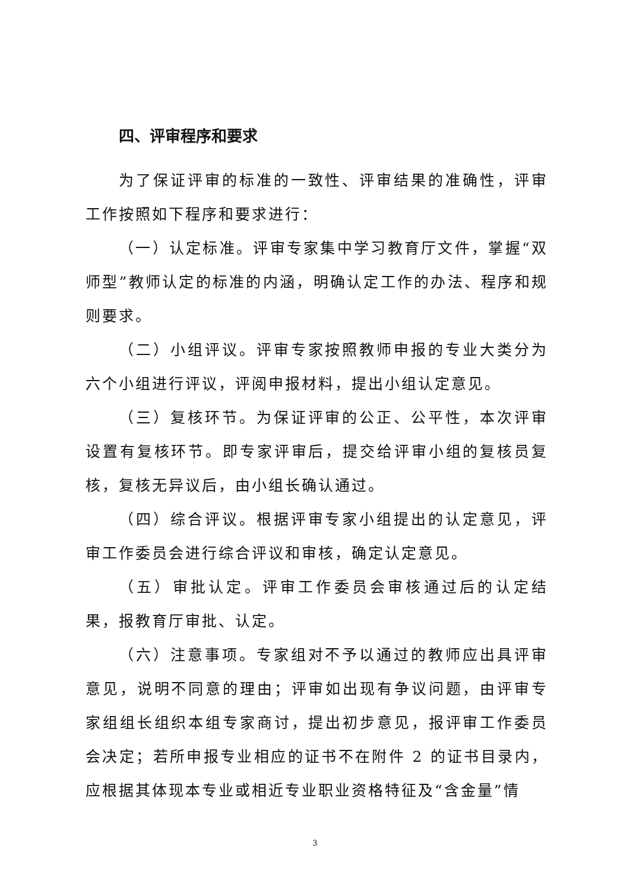四、评审程序和要求
为了保证评审的标准的一致性、评审结果的准确性，评审工作按照如下程序和要求进行：
（一）认定标准。评审专家集中学习教育厅文件，掌握“双师型”教师认定的标准的内涵，明确认定工作的办法、程序和规则要求。
（二）小组评议。评审专家按照教师申报的专业大类分为六个小组进行评议，评阅申报材料，提出小组认定意见。
（三）复核环节。为保证评审的公正、公平性，本次评审设置有复核环节。即专家评审后，提交给评审小组的复核员复核，复核无异议后，由小组长确认通过。
（四）综合评议。根据评审专家小组提出的认定意见，评审工作委员会进行综合评议和审核，确定认定意见。
（五）审批认定。评审工作委员会审核通过后的认定结果，报教育厅审批、认定。
（六）注意事项。专家组对不予以通过的教师应出具评审意见，说明不同意的理由；评审如出现有争议问题，由评审专家组组长组织本组专家商讨，提出初步意见，报评审工作委员会决定；若所申报专业相应的证书不在附件 2 的证书目录内，应根据其体现本专业或相近专业职业资格特征及“含金量”情
3